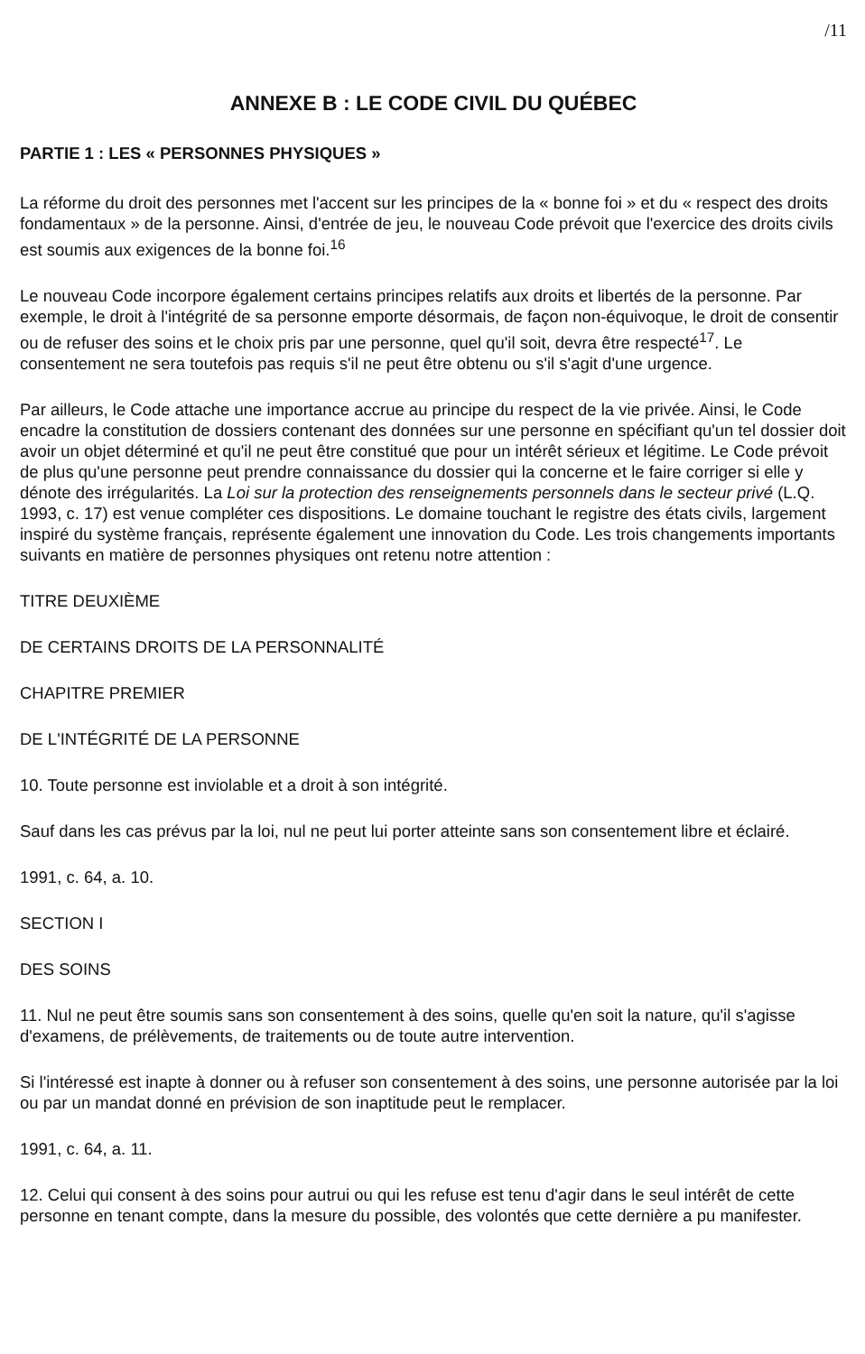/11
ANNEXE B : LE CODE CIVIL DU QUÉBEC
PARTIE 1 : LES « PERSONNES PHYSIQUES »
La réforme du droit des personnes met l'accent sur les principes de la « bonne foi » et du « respect des droits fondamentaux » de la personne. Ainsi, d'entrée de jeu, le nouveau Code prévoit que l'exercice des droits civils est soumis aux exigences de la bonne foi.<sup>16</sup>
Le nouveau Code incorpore également certains principes relatifs aux droits et libertés de la personne. Par exemple, le droit à l'intégrité de sa personne emporte désormais, de façon non-équivoque, le droit de consentir ou de refuser des soins et le choix pris par une personne, quel qu'il soit, devra être respecté<sup>17</sup>. Le consentement ne sera toutefois pas requis s'il ne peut être obtenu ou s'il s'agit d'une urgence.
Par ailleurs, le Code attache une importance accrue au principe du respect de la vie privée. Ainsi, le Code encadre la constitution de dossiers contenant des données sur une personne en spécifiant qu'un tel dossier doit avoir un objet déterminé et qu'il ne peut être constitué que pour un intérêt sérieux et légitime. Le Code prévoit de plus qu'une personne peut prendre connaissance du dossier qui la concerne et le faire corriger si elle y dénote des irrégularités. La Loi sur la protection des renseignements personnels dans le secteur privé (L.Q. 1993, c. 17) est venue compléter ces dispositions. Le domaine touchant le registre des états civils, largement inspiré du système français, représente également une innovation du Code. Les trois changements importants suivants en matière de personnes physiques ont retenu notre attention :
TITRE DEUXIÈME
DE CERTAINS DROITS DE LA PERSONNALITÉ
CHAPITRE PREMIER
DE L'INTÉGRITÉ DE LA PERSONNE
10. Toute personne est inviolable et a droit à son intégrité.
Sauf dans les cas prévus par la loi, nul ne peut lui porter atteinte sans son consentement libre et éclairé.
1991, c. 64, a. 10.
SECTION I
DES SOINS
11. Nul ne peut être soumis sans son consentement à des soins, quelle qu'en soit la nature, qu'il s'agisse d'examens, de prélèvements, de traitements ou de toute autre intervention.
Si l'intéressé est inapte à donner ou à refuser son consentement à des soins, une personne autorisée par la loi ou par un mandat donné en prévision de son inaptitude peut le remplacer.
1991, c. 64, a. 11.
12. Celui qui consent à des soins pour autrui ou qui les refuse est tenu d'agir dans le seul intérêt de cette personne en tenant compte, dans la mesure du possible, des volontés que cette dernière a pu manifester.